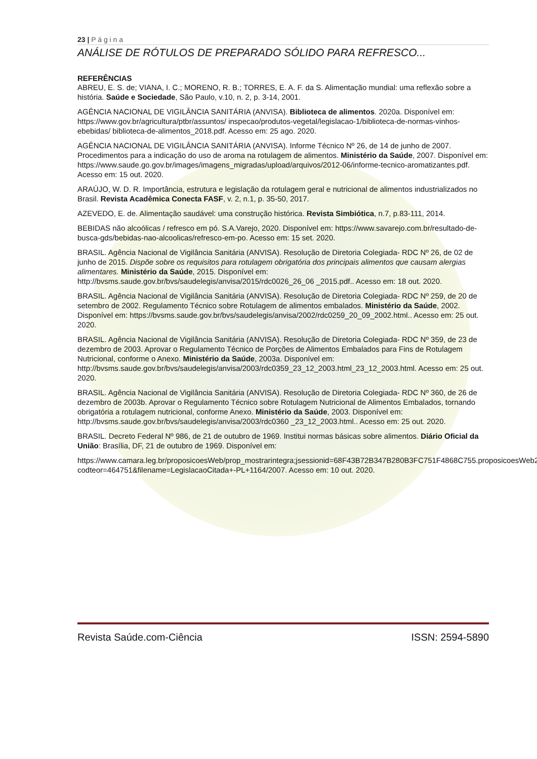23 | P á g i n a
ANÁLISE DE RÓTULOS DE PREPARADO SÓLIDO PARA REFRESCO...
REFERÊNCIAS
ABREU, E. S. de; VIANA, I. C.; MORENO, R. B.; TORRES, E. A. F. da S. Alimentação mundial: uma reflexão sobre a história. Saúde e Sociedade, São Paulo, v.10, n. 2, p. 3-14, 2001.
AGÊNCIA NACIONAL DE VIGILÂNCIA SANITÁRIA (ANVISA). Biblioteca de alimentos. 2020a. Disponível em: https://www.gov.br/agricultura/ptbr/assuntos/ inspecao/produtos-vegetal/legislacao-1/biblioteca-de-normas-vinhos-ebebidas/ biblioteca-de-alimentos_2018.pdf. Acesso em: 25 ago. 2020.
AGÊNCIA NACIONAL DE VIGILÂNCIA SANITÁRIA (ANVISA). Informe Técnico Nº 26, de 14 de junho de 2007. Procedimentos para a indicação do uso de aroma na rotulagem de alimentos. Ministério da Saúde, 2007. Disponível em: https://www.saude.go.gov.br/images/imagens_migradas/upload/arquivos/2012-06/informe-tecnico-aromatizantes.pdf. Acesso em: 15 out. 2020.
ARAÚJO, W. D. R. Importância, estrutura e legislação da rotulagem geral e nutricional de alimentos industrializados no Brasil. Revista Acadêmica Conecta FASF, v. 2, n.1, p. 35-50, 2017.
AZEVEDO, E. de. Alimentação saudável: uma construção histórica. Revista Simbiótica, n.7, p.83-111, 2014.
BEBIDAS não alcoólicas / refresco em pó. S.A.Varejo, 2020. Disponível em: https://www.savarejo.com.br/resultado-de-busca-gds/bebidas-nao-alcoolicas/refresco-em-po. Acesso em: 15 set. 2020.
BRASIL. Agência Nacional de Vigilância Sanitária (ANVISA). Resolução de Diretoria Colegiada- RDC Nº 26, de 02 de junho de 2015. Dispõe sobre os requisitos para rotulagem obrigatória dos principais alimentos que causam alergias alimentares. Ministério da Saúde, 2015. Disponível em: http://bvsms.saude.gov.br/bvs/saudelegis/anvisa/2015/rdc0026_26_06 _2015.pdf.. Acesso em: 18 out. 2020.
BRASIL. Agência Nacional de Vigilância Sanitária (ANVISA). Resolução de Diretoria Colegiada- RDC Nº 259, de 20 de setembro de 2002. Regulamento Técnico sobre Rotulagem de alimentos embalados. Ministério da Saúde, 2002. Disponível em: https://bvsms.saude.gov.br/bvs/saudelegis/anvisa/2002/rdc0259_20_09_2002.html.. Acesso em: 25 out. 2020.
BRASIL. Agência Nacional de Vigilância Sanitária (ANVISA). Resolução de Diretoria Colegiada- RDC Nº 359, de 23 de dezembro de 2003. Aprovar o Regulamento Técnico de Porções de Alimentos Embalados para Fins de Rotulagem Nutricional, conforme o Anexo. Ministério da Saúde, 2003a. Disponível em: http://bvsms.saude.gov.br/bvs/saudelegis/anvisa/2003/rdc0359_23_12_2003.html_23_12_2003.html. Acesso em: 25 out. 2020.
BRASIL. Agência Nacional de Vigilância Sanitária (ANVISA). Resolução de Diretoria Colegiada- RDC Nº 360, de 26 de dezembro de 2003b. Aprovar o Regulamento Técnico sobre Rotulagem Nutricional de Alimentos Embalados, tornando obrigatória a rotulagem nutricional, conforme Anexo. Ministério da Saúde, 2003. Disponível em: http://bvsms.saude.gov.br/bvs/saudelegis/anvisa/2003/rdc0360 _23_12_2003.html.. Acesso em: 25 out. 2020.
BRASIL. Decreto Federal Nº 986, de 21 de outubro de 1969. Institui normas básicas sobre alimentos. Diário Oficial da União: Brasília, DF, 21 de outubro de 1969. Disponível em:
https://www.camara.leg.br/proposicoesWeb/prop_mostrarintegra;jsessionid=68F43B72B347B280B3FC751F4868C755.proposicoesWeb2?codteor=464751&filename=LegislacaoCitada+-PL+1164/2007. Acesso em: 10 out. 2020.
Revista Saúde.com-Ciência ISSN: 2594-5890